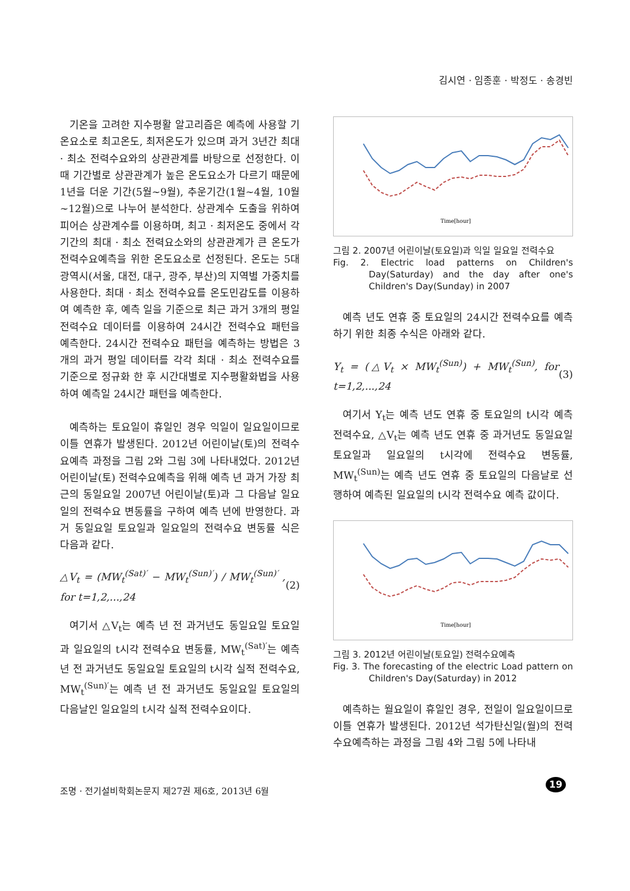김시연 · 임종훈 · 박정도 · 송경빈
기온을 고려한 지수평활 알고리즘은 예측에 사용할 기온요소로 최고온도, 최저온도가 있으며 과거 3년간 최대 · 최소 전력수요와의 상관관계를 바탕으로 선정한다. 이때 기간별로 상관관계가 높은 온도요소가 다르기 때문에 1년을 더운 기간(5월~9월), 추운기간(1월~4월, 10월~12월)으로 나누어 분석한다. 상관계수 도출을 위하여 피어슨 상관계수를 이용하며, 최고 · 최저온도 중에서 각 기간의 최대 · 최소 전력요소와의 상관관계가 큰 온도가 전력수요예측을 위한 온도요소로 선정된다. 온도는 5대광역시(서울, 대전, 대구, 광주, 부산)의 지역별 가중치를 사용한다. 최대 · 최소 전력수요를 온도민감도를 이용하여 예측한 후, 예측 일을 기준으로 최근 과거 3개의 평일 전력수요 데이터를 이용하여 24시간 전력수요 패턴을 예측한다. 24시간 전력수요 패턴을 예측하는 방법은 3개의 과거 평일 데이터를 각각 최대 · 최소 전력수요를 기준으로 정규화 한 후 시간대별로 지수평활화법을 사용하여 예측일 24시간 패턴을 예측한다.
예측하는 토요일이 휴일인 경우 익일이 일요일이므로 이틀 연휴가 발생된다. 2012년 어린이날(토)의 전력수요예측 과정을 그림 2와 그림 3에 나타내었다. 2012년 어린이날(토) 전력수요예측을 위해 예측 년 과거 가장 최근의 동일요일 2007년 어린이날(토)과 그 다음날 일요일의 전력수요 변동률을 구하여 예측 년에 반영한다. 과거 동일요일 토요일과 일요일의 전력수요 변동률 식은 다음과 같다.
△V<sub>t</sub> = (MW<sub>t</sub><sup>(Sat)′</sup> − MW<sub>t</sub><sup>(Sun)′</sup>) / MW<sub>t</sub><sup>(Sun)′</sup> , for t=1,2,...,24 (2)
여기서 △V<sub>t</sub>는 예측 년 전 과거년도 동일요일 토요일과 일요일의 t시각 전력수요 변동률, MW<sub>t</sub><sup>(Sat)′</sup>는 예측 년 전 과거년도 동일요일 토요일의 t시각 실적 전력수요, MW<sub>t</sub><sup>(Sun)′</sup>는 예측 년 전 과거년도 동일요일 토요일의 다음날인 일요일의 t시각 실적 전력수요이다.
Time[hour]
그림 2. 2007년 어린이날(토요일)과 익일 일요일 전력수요
Fig. 2. Electric load patterns on Children's Day(Saturday) and the day after one's Children's Day(Sunday) in 2007
예측 년도 연휴 중 토요일의 24시간 전력수요를 예측하기 위한 최종 수식은 아래와 같다.
Y<sub>t</sub> = (△V<sub>t</sub> × MW<sub>t</sub><sup>(Sun)</sup>) + MW<sub>t</sub><sup>(Sun)</sup>, for t=1,2,...,24 (3)
여기서 Y<sub>t</sub>는 예측 년도 연휴 중 토요일의 t시각 예측 전력수요, △V<sub>t</sub>는 예측 년도 연휴 중 과거년도 동일요일 토요일과 일요일의 t시각에 전력수요 변동률, MW<sub>t</sub><sup>(Sun)</sup>는 예측 년도 연휴 중 토요일의 다음날로 선행하여 예측된 일요일의 t시각 전력수요 예측 값이다.
Time[hour]
그림 3. 2012년 어린이날(토요일) 전력수요예측
Fig. 3. The forecasting of the electric Load pattern on Children's Day(Saturday) in 2012
예측하는 월요일이 휴일인 경우, 전일이 일요일이므로 이틀 연휴가 발생된다. 2012년 석가탄신일(월)의 전력수요예측하는 과정을 그림 4와 그림 5에 나타내
조명 · 전기설비학회논문지 제27권 제6호, 2013년 6월
19